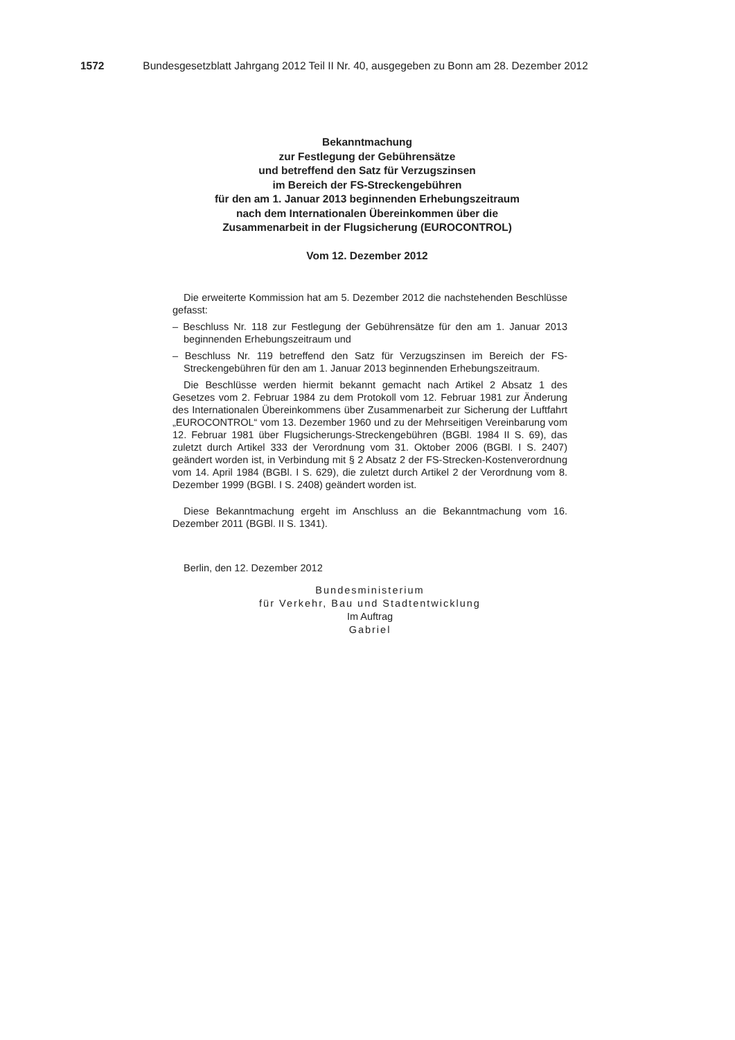1572 Bundesgesetzblatt Jahrgang 2012 Teil II Nr. 40, ausgegeben zu Bonn am 28. Dezember 2012
Bekanntmachung
zur Festlegung der Gebührensätze
und betreffend den Satz für Verzugszinsen
im Bereich der FS-Streckengebühren
für den am 1. Januar 2013 beginnenden Erhebungszeitraum
nach dem Internationalen Übereinkommen über die
Zusammenarbeit in der Flugsicherung (EUROCONTROL)
Vom 12. Dezember 2012
Die erweiterte Kommission hat am 5. Dezember 2012 die nachstehenden Beschlüsse gefasst:
– Beschluss Nr. 118 zur Festlegung der Gebührensätze für den am 1. Januar 2013 beginnenden Erhebungszeitraum und
– Beschluss Nr. 119 betreffend den Satz für Verzugszinsen im Bereich der FS-Streckengebühren für den am 1. Januar 2013 beginnenden Erhebungszeit­raum.
Die Beschlüsse werden hiermit bekannt gemacht nach Artikel 2 Absatz 1 des Gesetzes vom 2. Februar 1984 zu dem Protokoll vom 12. Februar 1981 zur Änderung des Internationalen Übereinkommens über Zusammenarbeit zur Sicherung der Luftfahrt „EUROCONTROL“ vom 13. Dezember 1960 und zu der Mehrseitigen Vereinbarung vom 12. Februar 1981 über Flugsicherungs-Strecken­gebühren (BGBl. 1984 II S. 69), das zuletzt durch Artikel 333 der Verordnung vom 31. Oktober 2006 (BGBl. I S. 2407) geändert worden ist, in Verbindung mit § 2 Absatz 2 der FS-Strecken-Kostenverordnung vom 14. April 1984 (BGBl. I S. 629), die zuletzt durch Artikel 2 der Verordnung vom 8. Dezember 1999 (BGBl. I S. 2408) geändert worden ist.
Diese Bekanntmachung ergeht im Anschluss an die Bekanntmachung vom 16. Dezember 2011 (BGBl. II S. 1341).
Berlin, den 12. Dezember 2012
Bundesministerium
für Verkehr, Bau und Stadtentwicklung
Im Auftrag
Gabriel